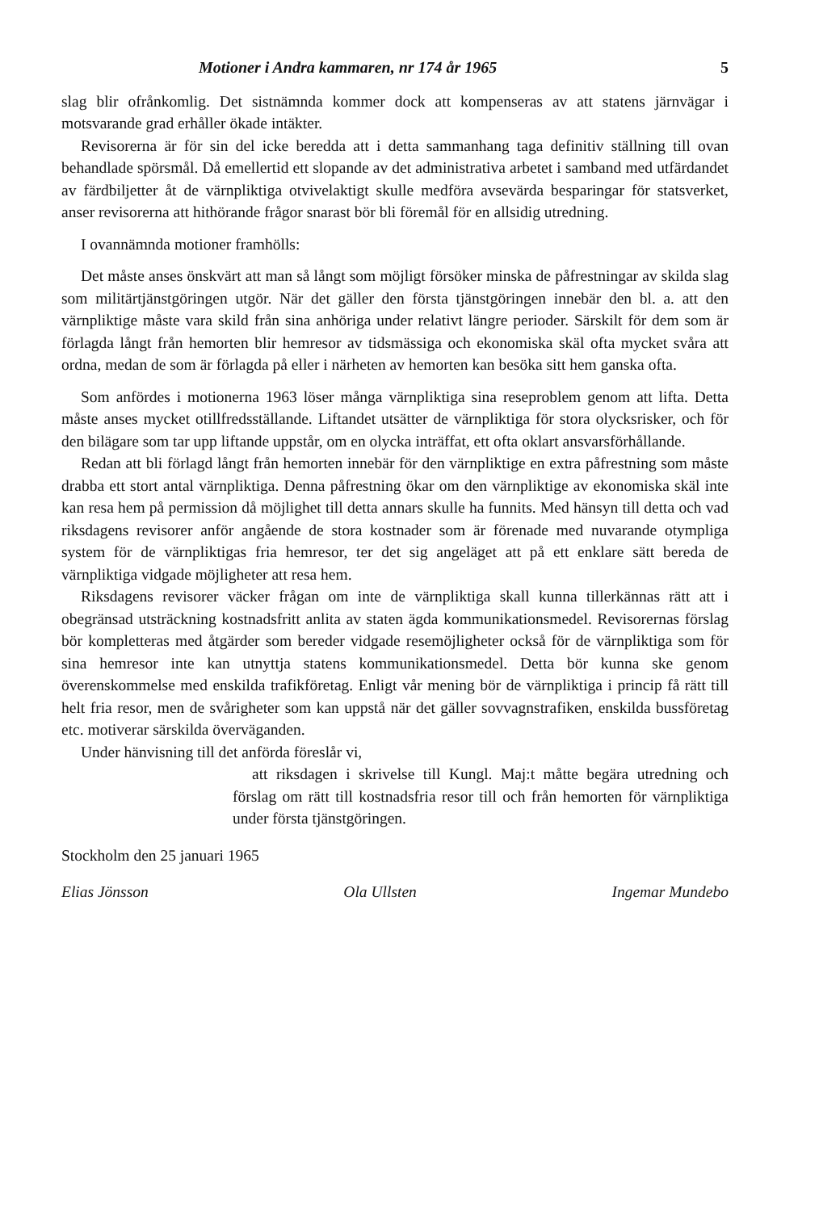Motioner i Andra kammaren, nr 174 år 1965 5
slag blir ofrånkomlig. Det sistnämnda kommer dock att kompenseras av att statens järnvägar i motsvarande grad erhåller ökade intäkter.
Revisorerna är för sin del icke beredda att i detta sammanhang taga definitiv ställning till ovan behandlade spörsmål. Då emellertid ett slopande av det administrativa arbetet i samband med utfärdandet av färdbiljetter åt de värnpliktiga otvivelaktigt skulle medföra avsevärda besparingar för statsverket, anser revisorerna att hithörande frågor snarast bör bli föremål för en allsidig utredning.
I ovannämnda motioner framhölls:
Det måste anses önskvärt att man så långt som möjligt försöker minska de påfrestningar av skilda slag som militärtjänstgöringen utgör. När det gäller den första tjänstgöringen innebär den bl. a. att den värnpliktige måste vara skild från sina anhöriga under relativt längre perioder. Särskilt för dem som är förlagda långt från hemorten blir hemresor av tidsmässiga och ekonomiska skäl ofta mycket svåra att ordna, medan de som är förlagda på eller i närheten av hemorten kan besöka sitt hem ganska ofta.
Som anfördes i motionerna 1963 löser många värnpliktiga sina reseproblem genom att lifta. Detta måste anses mycket otillfredsställande. Liftandet utsätter de värnpliktiga för stora olycksrisker, och för den bilägare som tar upp liftande uppstår, om en olycka inträffat, ett ofta oklart ansvarsförhållande.
Redan att bli förlagd långt från hemorten innebär för den värnpliktige en extra påfrestning som måste drabba ett stort antal värnpliktiga. Denna påfrestning ökar om den värnpliktige av ekonomiska skäl inte kan resa hem på permission då möjlighet till detta annars skulle ha funnits. Med hänsyn till detta och vad riksdagens revisorer anför angående de stora kostnader som är förenade med nuvarande otympliga system för de värnpliktigas fria hemresor, ter det sig angeläget att på ett enklare sätt bereda de värnpliktiga vidgade möjligheter att resa hem.
Riksdagens revisorer väcker frågan om inte de värnpliktiga skall kunna tillerkännas rätt att i obegränsad utsträckning kostnadsfritt anlita av staten ägda kommunikationsmedel. Revisorernas förslag bör kompletteras med åtgärder som bereder vidgade resemöjligheter också för de värnpliktiga som för sina hemresor inte kan utnyttja statens kommunikationsmedel. Detta bör kunna ske genom överenskommelse med enskilda trafikföretag. Enligt vår mening bör de värnpliktiga i princip få rätt till helt fria resor, men de svårigheter som kan uppstå när det gäller sovvagnstrafiken, enskilda bussföretag etc. motiverar särskilda överväganden.
Under hänvisning till det anförda föreslår vi,
att riksdagen i skrivelse till Kungl. Maj:t måtte begära utredning och förslag om rätt till kostnadsfria resor till och från hemorten för värnpliktiga under första tjänstgöringen.
Stockholm den 25 januari 1965
Elias Jönsson Ola Ullsten Ingemar Mundebo